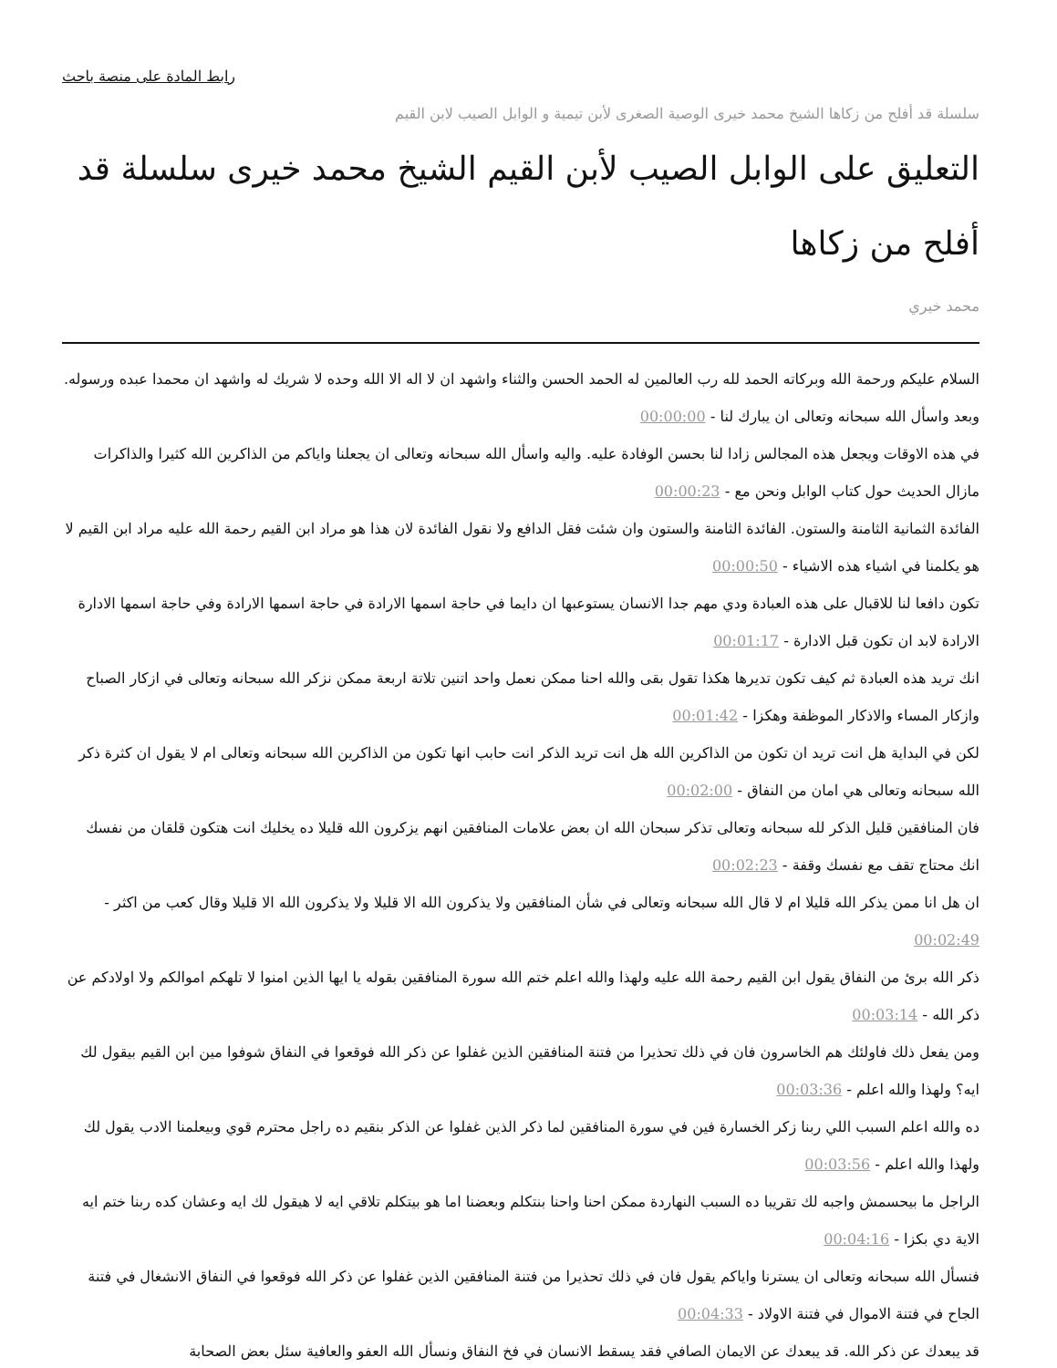رابط المادة على منصة باحث
سلسلة قد أفلح من زكاها الشيخ محمد خيرى الوصية الصغرى لأبن تيمية و الوابل الصيب لابن القيم
التعليق على الوابل الصيب لأبن القيم الشيخ محمد خيرى سلسلة قد أفلح من زكاها
محمد خيري
السلام عليكم ورحمة الله وبركاته الحمد لله رب العالمين له الحمد الحسن والثناء واشهد ان لا اله الا الله وحده لا شريك له واشهد ان محمدا عبده ورسوله. وبعد واسأل الله سبحانه وتعالى ان يبارك لنا - 00:00:00
في هذه الاوقات ويجعل هذه المجالس زادا لنا بحسن الوفادة عليه. واليه واسأل الله سبحانه وتعالى ان يجعلنا واياكم من الذاكرين الله كثيرا والذاكرات مازال الحديث حول كتاب الوابل ونحن مع - 00:00:23
الفائدة الثمانية الثامنة والستون. الفائدة الثامنة والستون وان شئت فقل الدافع ولا نقول الفائدة لان هذا هو مراد ابن القيم رحمة الله عليه مراد ابن القيم لا هو يكلمنا في اشياء هذه الاشياء - 00:00:50
تكون دافعا لنا للاقبال على هذه العبادة ودي مهم جدا الانسان يستوعبها ان دايما في حاجة اسمها الارادة في حاجة اسمها الارادة وفي حاجة اسمها الادارة الارادة لابد ان تكون قبل الادارة - 00:01:17
انك تريد هذه العبادة ثم كيف تكون تديرها هكذا تقول بقى والله احنا ممكن نعمل واحد اتنين تلاتة اربعة ممكن نزكر الله سبحانه وتعالى في ازكار الصباح وازكار المساء والاذكار الموظفة وهكزا - 00:01:42
لكن في البداية هل انت تريد ان تكون من الذاكرين الله هل انت تريد الذكر انت حابب انها تكون من الذاكرين الله سبحانه وتعالى ام لا يقول ان كثرة ذكر الله سبحانه وتعالى هي امان من النفاق - 00:02:00
فان المنافقين قليل الذكر لله سبحانه وتعالى تذكر سبحان الله ان بعض علامات المنافقين انهم يزكرون الله قليلا ده يخليك انت هتكون قلقان من نفسك انك محتاج تقف مع نفسك وقفة - 00:02:23
ان هل انا ممن يذكر الله قليلا ام لا قال الله سبحانه وتعالى في شأن المنافقين ولا يذكرون الله الا قليلا ولا يذكرون الله الا قليلا وقال كعب من اكثر - 00:02:49
ذكر الله برئ من النفاق يقول ابن القيم رحمة الله عليه ولهذا والله اعلم ختم الله سورة المنافقين بقوله يا ايها الذين امنوا لا تلهكم اموالكم ولا اولادكم عن ذكر الله - 00:03:14
ومن يفعل ذلك فاولئك هم الخاسرون فان في ذلك تحذيرا من فتنة المنافقين الذين غفلوا عن ذكر الله فوقعوا في النفاق شوفوا مين ابن القيم بيقول لك ايه؟ ولهذا والله اعلم - 00:03:36
ده والله اعلم السبب اللي ربنا زكر الخسارة فين في سورة المنافقين لما ذكر الذين غفلوا عن الذكر بنقيم ده راجل محترم قوي وبيعلمنا الادب يقول لك ولهذا والله اعلم - 00:03:56
الراجل ما بيحسمش واجبه لك تقريبا ده السبب النهاردة ممكن احنا واحنا بنتكلم وبعضنا اما هو بيتكلم تلاقي ايه لا هيقول لك ايه وعشان كده ربنا ختم ايه الاية دي بكزا - 00:04:16
فنسأل الله سبحانه وتعالى ان يسترنا واياكم يقول فان في ذلك تحذيرا من فتنة المنافقين الذين غفلوا عن ذكر الله فوقعوا في النفاق الانشغال في فتنة الجاح في فتنة الاموال في فتنة الاولاد - 00:04:33
قد يبعدك عن ذكر الله. قد يبعدك عن الايمان الصافي فقد يسقط الانسان في فخ النفاق ونسأل الله العفو والعافية سئل بعض الصحابة